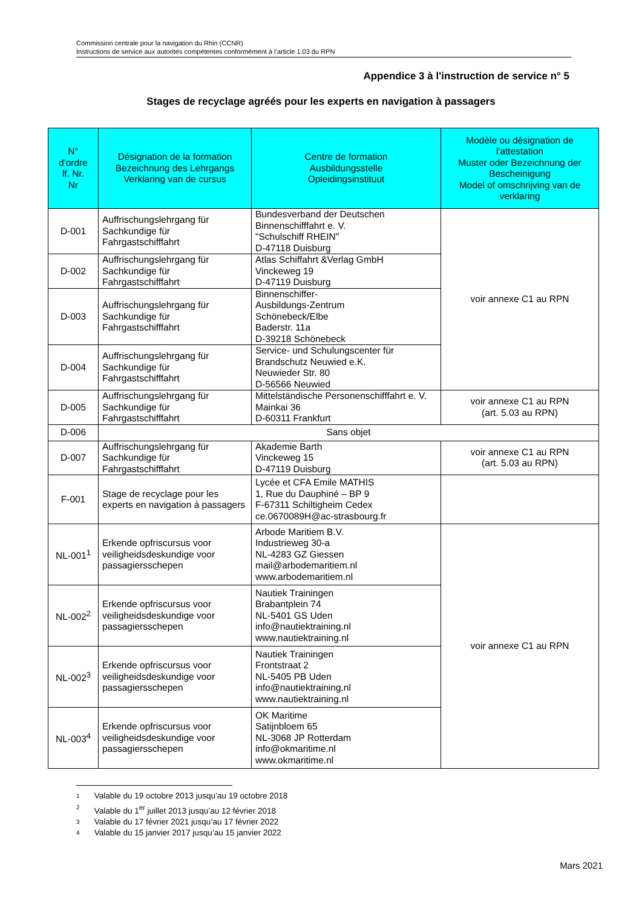Commission centrale pour la navigation du Rhin (CCNR)
Instructions de service aux autorités compétentes conformément à l’article 1.03 du RPN
Appendice 3 à l'instruction de service n° 5
Stages de recyclage agréés pour les experts en navigation à passagers
| N° d'ordre lf. Nr. Nr | Désignation de la formation Bezeichnung des Lehrgangs Verklaring van de cursus | Centre de formation Ausbildungsstelle Opleidingsinstituut | Modèle ou désignation de l'attestation Muster oder Bezeichnung der Bescheinigung Model of omschrijving van de verklaring |
| --- | --- | --- | --- |
| D-001 | Auffrischungslehrgang für Sachkundige für Fahrgastschifffahrt | Bundesverband der Deutschen Binnenschifffahrt e. V. "Schulschiff RHEIN" D-47118 Duisburg | voir annexe C1 au RPN |
| D-002 | Auffrischungslehrgang für Sachkundige für Fahrgastschifffahrt | Atlas Schiffahrt &Verlag GmbH Vinckeweg 19 D-47119 Duisburg | |
| D-003 | Auffrischungslehrgang für Sachkundige für Fahrgastschifffahrt | Binnenschiffer- Ausbildungs-Zentrum Schönebeck/Elbe Baderstr. 11a D-39218 Schönebeck | |
| D-004 | Auffrischungslehrgang für Sachkundige für Fahrgastschifffahrt | Service- und Schulungscenter für Brandschutz Neuwied e.K. Neuwieder Str. 80 D-56566 Neuwied | |
| D-005 | Auffrischungslehrgang für Sachkundige für Fahrgastschifffahrt | Mittelständische Personenschifffahrt e. V. Mainkai 36 D-60311 Frankfurt | voir annexe C1 au RPN (art. 5.03 au RPN) |
| D-006 | Sans objet | | |
| D-007 | Auffrischungslehrgang für Sachkundige für Fahrgastschifffahrt | Akademie Barth Vinckeweg 15 D-47119 Duisburg | voir annexe C1 au RPN (art. 5.03 au RPN) |
| F-001 | Stage de recyclage pour les experts en navigation à passagers | Lycée et CFA Emile MATHIS 1, Rue du Dauphiné – BP 9 F-67311 Schiltigheim Cedex ce.0670089H@ac-strasbourg.fr | |
| NL-001<sup>1</sup> | Erkende opfriscursus voor veiligheidsdeskundige voor passagiersschepen | Arbode Maritiem B.V. Industrieweg 30-a NL-4283 GZ Giessen mail@arbodemaritiem.nl www.arbodemaritiem.nl | voir annexe C1 au RPN |
| NL-002<sup>2</sup> | Erkende opfriscursus voor veiligheidsdeskundige voor passagiersschepen | Nautiek Trainingen Brabantplein 74 NL-5401 GS Uden info@nautiektraining.nl www.nautiektraining.nl | |
| NL-002<sup>3</sup> | Erkende opfriscursus voor veiligheidsdeskundige voor passagiersschepen | Nautiek Trainingen Frontstraat 2 NL-5405 PB Uden info@nautiektraining.nl www.nautiektraining.nl | |
| NL-003<sup>4</sup> | Erkende opfriscursus voor veiligheidsdeskundige voor passagiersschepen | OK Maritime Satijnbloem 65 NL-3068 JP Rotterdam info@okmaritime.nl www.okmaritime.nl | |
1 Valable du 19 octobre 2013 jusqu’au 19 octobre 2018
2 Valable du 1<sup>er</sup> juillet 2013 jusqu’au 12 février 2018
3 Valable du 17 février 2021 jusqu’au 17 février 2022
4 Valable du 15 janvier 2017 jusqu’au 15 janvier 2022
Mars 2021